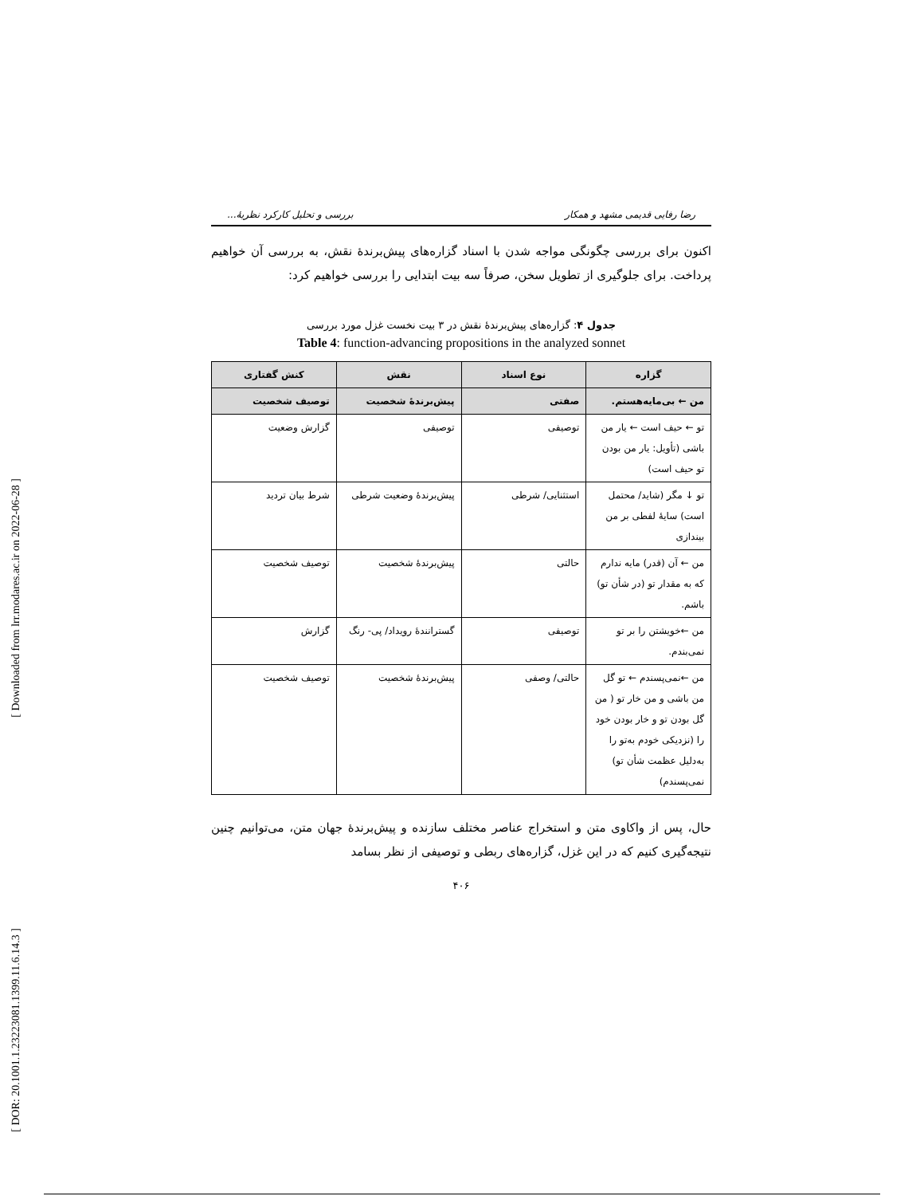[ Downloaded from lrr.modares.ac.ir on 2022-06-28 ]
[ DOR: 20.1001.1.23223081.1399.11.6.14.3 ]
رضا رفایی قدیمی مشهد و همکار بررسی و تحلیل کارکرد نظریهٔ...
اکنون برای بررسی چگونگی مواجه شدن با اسناد گزاره‌های پیش‌برندهٔ نقش، به بررسی آن خواهیم پرداخت. برای جلوگیری از تطویل سخن، صرفاً سه بیت ابتدایی را بررسی خواهیم کرد:
جدول ۴: گزاره‌های پیش‌برندهٔ نقش در ۳ بیت نخست غزل مورد بررسی
Table 4: function-advancing propositions in the analyzed sonnet
| گزاره | نوع اسناد | نقش | کنش گفتاری |
| --- | --- | --- | --- |
| من ← بی‌مایه‌هستم. | صفتی | پیش‌برندهٔ شخصیت | توصیف شخصیت |
| تو ← حیف است ← یار من باشی (تأویل: یار من بودن تو حیف است) | توصیفی | توصیفی | گزارش وضعیت |
| تو ↓ مگر (شاید/ محتمل است) سایهٔ لفطی بر من بیندازی | استثنایی/ شرطی | پیش‌برندهٔ وضعیت شرطی | شرط بیان تردید |
| من ← آن (قدر) مایه ندارم که به مقدار تو (در شأن تو) باشم. | حالتی | پیش‌برندهٔ شخصیت | توصیف شخصیت |
| من ←خویشتن را بر تو نمی‌بندم. | توصیفی | گسترانندهٔ رویداد/ پی- رنگ | گزارش |
| من ←نمی‌پسندم ← تو گل من باشی و من خار تو ( من گل بودن تو و خار بودن خود را (نزدیکی خودم به‌تو را به‌دلیل عظمت شأن تو) نمی‌پسندم) | حالتی/ وصفی | پیش‌برندهٔ شخصیت | توصیف شخصیت |
حال، پس از واکاوی متن و استخراج عناصر مختلف سازنده و پیش‌برندهٔ جهان متن، می‌توانیم چنین نتیجه‌گیری کنیم که در این غزل، گزاره‌های ربطی و توصیفی از نظر بسامد
۴۰۶